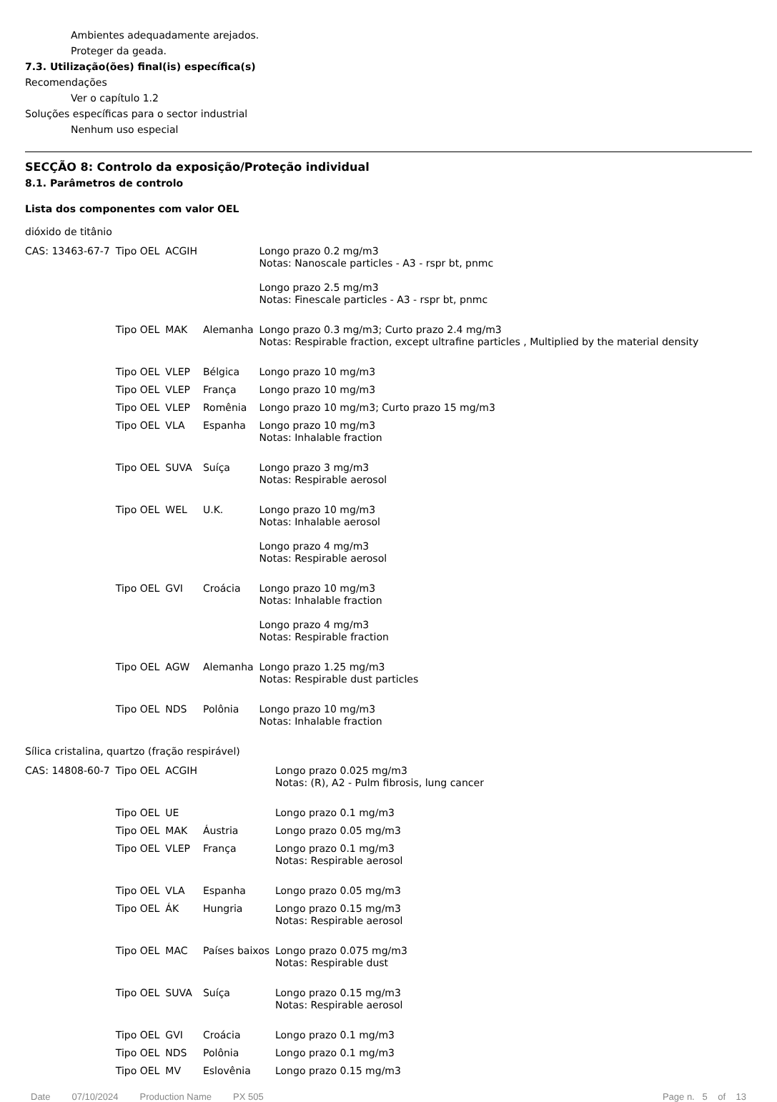Ambientes adequadamente arejados.
Proteger da geada.
7.3. Utilização(ões) final(is) específica(s)
Recomendações
Ver o capítulo 1.2
Soluções específicas para o sector industrial
Nenhum uso especial
SECÇÃO 8: Controlo da exposição/Proteção individual
8.1. Parâmetros de controlo
Lista dos componentes com valor OEL
dióxido de titânio
| CAS: 13463-67-7 | Tipo OEL | ACGIH | | Longo prazo 0.2 mg/m3 Notas: Nanoscale particles - A3 - rspr bt, pnmc Longo prazo 2.5 mg/m3 Notas: Finescale particles - A3 - rspr bt, pnmc |
| | Tipo OEL | MAK | Alemanha | Longo prazo 0.3 mg/m3; Curto prazo 2.4 mg/m3 Notas: Respirable fraction, except ultrafine particles , Multiplied by the material density |
| | Tipo OEL | VLEP | Bélgica | Longo prazo 10 mg/m3 |
| | Tipo OEL | VLEP | França | Longo prazo 10 mg/m3 |
| | Tipo OEL | VLEP | Romênia | Longo prazo 10 mg/m3; Curto prazo 15 mg/m3 |
| | Tipo OEL | VLA | Espanha | Longo prazo 10 mg/m3 Notas: Inhalable fraction |
| | Tipo OEL | SUVA | Suíça | Longo prazo 3 mg/m3 Notas: Respirable aerosol |
| | Tipo OEL | WEL | U.K. | Longo prazo 10 mg/m3 Notas: Inhalable aerosol Longo prazo 4 mg/m3 Notas: Respirable aerosol |
| | Tipo OEL | GVI | Croácia | Longo prazo 10 mg/m3 Notas: Inhalable fraction Longo prazo 4 mg/m3 Notas: Respirable fraction |
| | Tipo OEL | AGW | Alemanha | Longo prazo 1.25 mg/m3 Notas: Respirable dust particles |
| | Tipo OEL | NDS | Polônia | Longo prazo 10 mg/m3 Notas: Inhalable fraction |
Sílica cristalina, quartzo (fração respirável)
| CAS: 14808-60-7 | Tipo OEL | ACGIH | | Longo prazo 0.025 mg/m3 Notas: (R), A2 - Pulm fibrosis, lung cancer |
| | Tipo OEL | UE | | Longo prazo 0.1 mg/m3 |
| | Tipo OEL | MAK | Áustria | Longo prazo 0.05 mg/m3 |
| | Tipo OEL | VLEP | França | Longo prazo 0.1 mg/m3 Notas: Respirable aerosol |
| | Tipo OEL | VLA | Espanha | Longo prazo 0.05 mg/m3 |
| | Tipo OEL | ÁK | Hungria | Longo prazo 0.15 mg/m3 Notas: Respirable aerosol |
| | Tipo OEL | MAC | Países baixos | Longo prazo 0.075 mg/m3 Notas: Respirable dust |
| | Tipo OEL | SUVA | Suíça | Longo prazo 0.15 mg/m3 Notas: Respirable aerosol |
| | Tipo OEL | GVI | Croácia | Longo prazo 0.1 mg/m3 |
| | Tipo OEL | NDS | Polônia | Longo prazo 0.1 mg/m3 |
| | Tipo OEL | MV | Eslovênia | Longo prazo 0.15 mg/m3 |
Date 07/10/2024 Production Name PX 505 Page n. 5 of 13